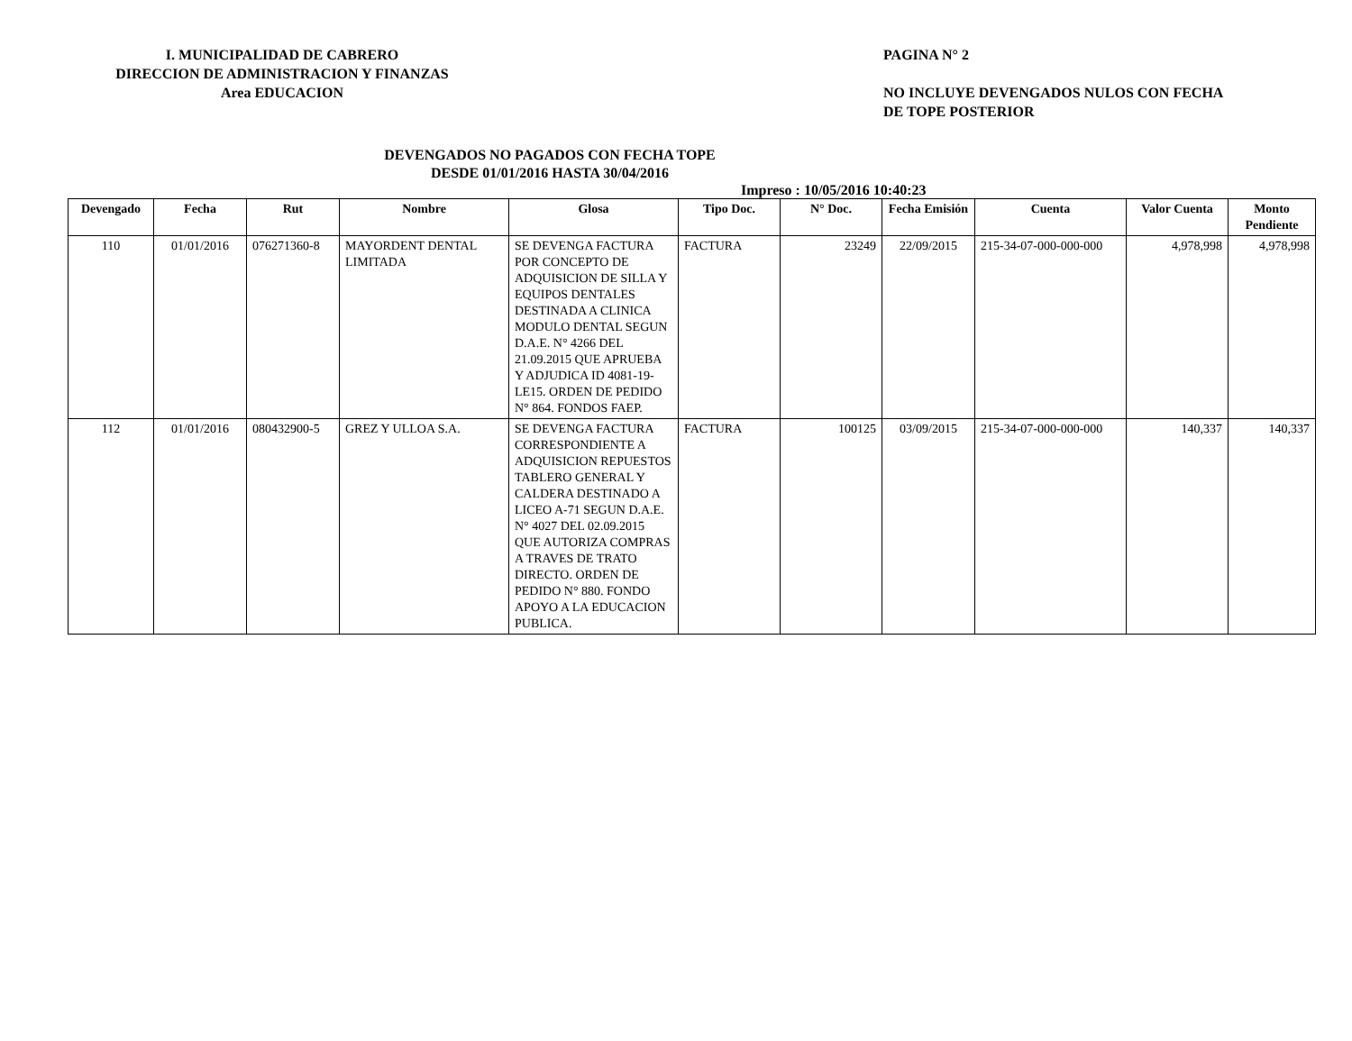I. MUNICIPALIDAD DE CABRERO
DIRECCION DE ADMINISTRACION Y FINANZAS
Area EDUCACION
PAGINA N° 2
NO INCLUYE DEVENGADOS NULOS CON FECHA
DE TOPE POSTERIOR
DEVENGADOS NO PAGADOS CON FECHA TOPE
DESDE 01/01/2016 HASTA 30/04/2016
Impreso : 10/05/2016 10:40:23
| Devengado | Fecha | Rut | Nombre | Glosa | Tipo Doc. | N° Doc. | Fecha Emisión | Cuenta | Valor Cuenta | Monto Pendiente |
| --- | --- | --- | --- | --- | --- | --- | --- | --- | --- | --- |
| 110 | 01/01/2016 | 076271360-8 | MAYORDENT DENTAL LIMITADA | SE DEVENGA FACTURA POR CONCEPTO DE ADQUISICION DE SILLA Y EQUIPOS DENTALES DESTINADA A CLINICA MODULO DENTAL SEGUN D.A.E. N° 4266 DEL 21.09.2015 QUE APRUEBA Y ADJUDICA ID 4081-19-LE15. ORDEN DE PEDIDO N° 864. FONDOS FAEP. | FACTURA | 23249 | 22/09/2015 | 215-34-07-000-000-000 | 4,978,998 | 4,978,998 |
| 112 | 01/01/2016 | 080432900-5 | GREZ Y ULLOA S.A. | SE DEVENGA FACTURA CORRESPONDIENTE A ADQUISICION REPUESTOS TABLERO GENERAL Y CALDERA DESTINADO A LICEO A-71 SEGUN D.A.E. N° 4027 DEL 02.09.2015 QUE AUTORIZA COMPRAS A TRAVES DE TRATO DIRECTO. ORDEN DE PEDIDO N° 880. FONDO APOYO A LA EDUCACION PUBLICA. | FACTURA | 100125 | 03/09/2015 | 215-34-07-000-000-000 | 140,337 | 140,337 |